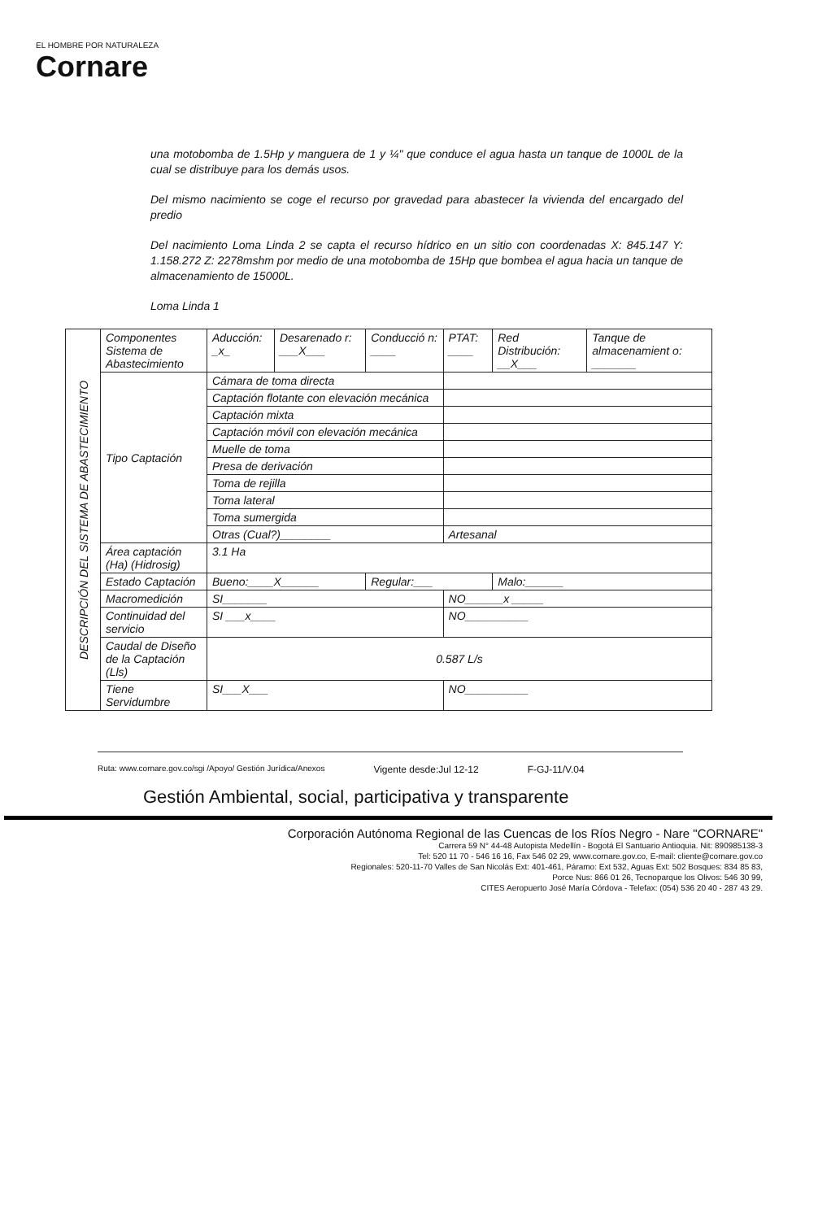EL HOMBRE POR NATURALEZA
Cornare
una motobomba de 1.5Hp y manguera de 1 y ¼" que conduce el agua hasta un tanque de 1000L de la cual se distribuye para los demás usos.
Del mismo nacimiento se coge el recurso por gravedad para abastecer la vivienda del encargado del predio
Del nacimiento Loma Linda 2 se capta el recurso hídrico en un sitio con coordenadas X: 845.147 Y: 1.158.272 Z: 2278mshm por medio de una motobomba de 15Hp que bombea el agua hacia un tanque de almacenamiento de 15000L.
Loma Linda 1
| DESCRIPCIÓN DEL SISTEMA DE ABASTECIMIENTO | Componentes Sistema de Abastecimiento | Aducción: _x_ | Desarenado r: ___X___ | Conducció n: ____ | PTAT: ____ | Red Distribución: __X___ | Tanque de almacenamient o: _______ |
| | Tipo Captación | Cámara de toma directa | | | | | |
| | | Captación flotante con elevación mecánica | | | | | |
| | | Captación mixta | | | | | |
| | | Captación móvil con elevación mecánica | | | | | |
| | | Muelle de toma | | | | | |
| | | Presa de derivación | | | | | |
| | | Toma de rejilla | | | | | |
| | | Toma lateral | | | | | |
| | | Toma sumergida | | | | | |
| | | Otras (Cual?)________ | | | Artesanal | | |
| | Área captación (Ha) (Hidrosig) | 3.1 Ha | | | | | |
| | Estado Captación | Bueno:____X______ | | Regular:___ | | Malo:______ | |
| | Macromedición | SI_______ | | | NO______x _____ | | |
| | Continuidad del servicio | SI ___x____ | | | NO__________ | | |
| | Caudal de Diseño de la Captación (Lls) | 0.587 L/s | | | | | |
| | Tiene Servidumbre | SI___X___ | | | NO__________ | | |
Ruta: www.cornare.gov.co/sgi /Apoyo/ Gestión Jurídica/Anexos Vigente desde:Jul 12-12 F-GJ-11/V.04
Gestión Ambiental, social, participativa y transparente
Corporación Autónoma Regional de las Cuencas de los Ríos Negro - Nare "CORNARE"
Carrera 59 N° 44-48 Autopista Medellín - Bogotá El Santuario Antioquia. Nit: 890985138-3
Tel: 520 11 70 - 546 16 16, Fax 546 02 29, www.cornare.gov.co, E-mail: cliente@cornare.gov.co
Regionales: 520-11-70 Valles de San Nicolás Ext: 401-461, Páramo: Ext 532, Aguas Ext: 502 Bosques: 834 85 83,
Porce Nus: 866 01 26, Tecnoparque los Olivos: 546 30 99,
CITES Aeropuerto José María Córdova - Telefax: (054) 536 20 40 - 287 43 29.